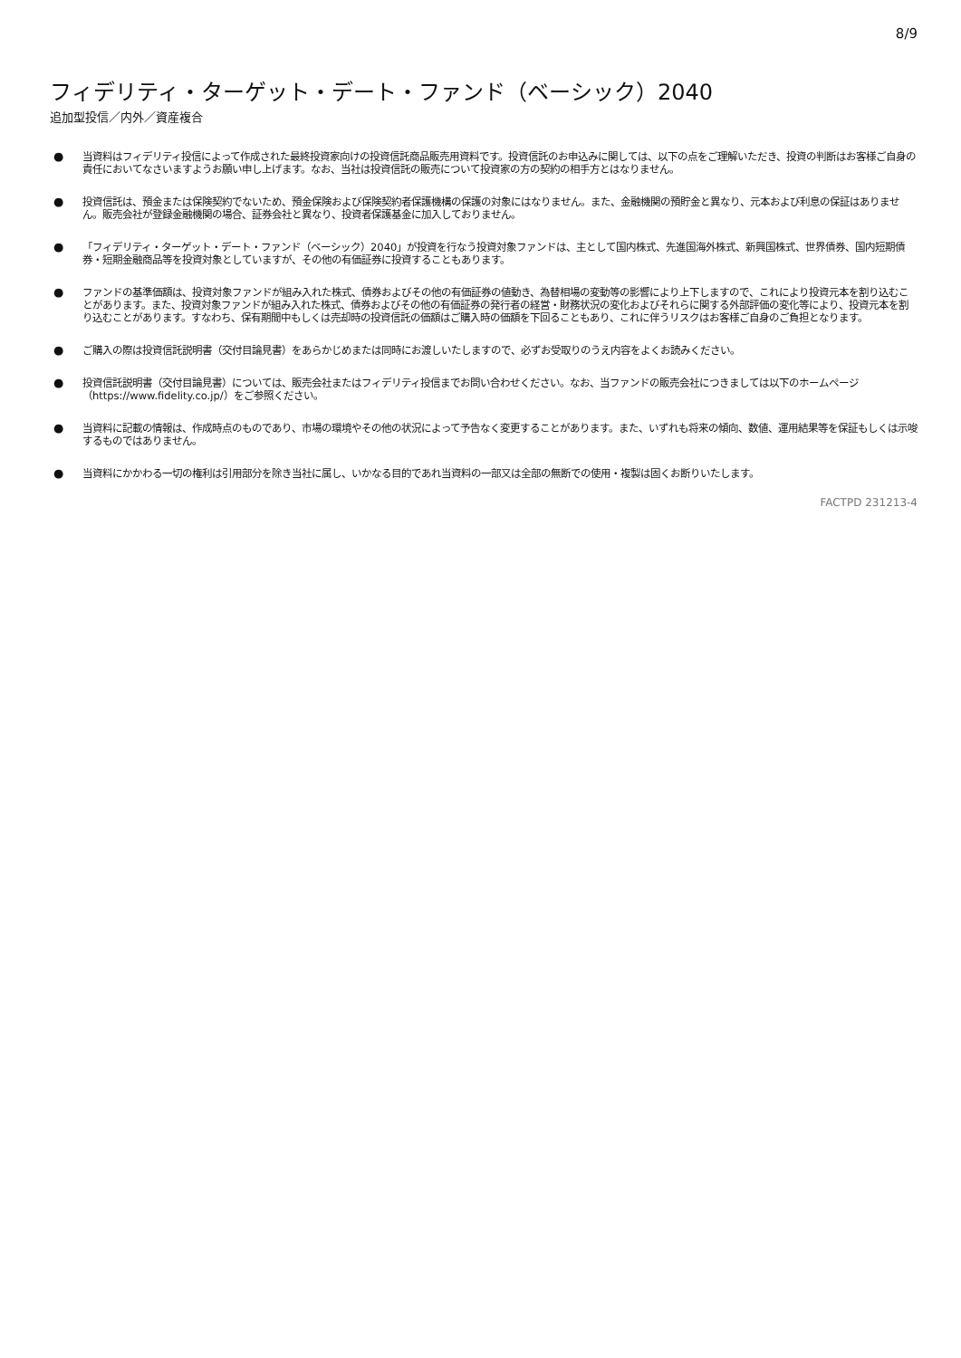8/9
フィデリティ・ターゲット・デート・ファンド（ベーシック）2040
追加型投信／内外／資産複合
● 当資料はフィデリティ投信によって作成された最終投資家向けの投資信託商品販売用資料です。投資信託のお申込みに関しては、以下の点をご理解いただき、投資の判断はお客様ご自身の責任においてなさいますようお願い申し上げます。なお、当社は投資信託の販売について投資家の方の契約の相手方とはなりません。
● 投資信託は、預金または保険契約でないため、預金保険および保険契約者保護機構の保護の対象にはなりません。また、金融機関の預貯金と異なり、元本および利息の保証はありません。販売会社が登録金融機関の場合、証券会社と異なり、投資者保護基金に加入しておりません。
● 「フィデリティ・ターゲット・デート・ファンド（ベーシック）2040」が投資を行なう投資対象ファンドは、主として国内株式、先進国海外株式、新興国株式、世界債券、国内短期債券・短期金融商品等を投資対象としていますが、その他の有価証券に投資することもあります。
● ファンドの基準価額は、投資対象ファンドが組み入れた株式、債券およびその他の有価証券の値動き、為替相場の変動等の影響により上下しますので、これにより投資元本を割り込むことがあります。また、投資対象ファンドが組み入れた株式、債券およびその他の有価証券の発行者の経営・財務状況の変化およびそれらに関する外部評価の変化等により、投資元本を割り込むことがあります。すなわち、保有期間中もしくは売却時の投資信託の価額はご購入時の価額を下回ることもあり、これに伴うリスクはお客様ご自身のご負担となります。
● ご購入の際は投資信託説明書（交付目論見書）をあらかじめまたは同時にお渡しいたしますので、必ずお受取りのうえ内容をよくお読みください。
● 投資信託説明書（交付目論見書）については、販売会社またはフィデリティ投信までお問い合わせください。なお、当ファンドの販売会社につきましては以下のホームページ（https://www.fidelity.co.jp/）をご参照ください。
● 当資料に記載の情報は、作成時点のものであり、市場の環境やその他の状況によって予告なく変更することがあります。また、いずれも将来の傾向、数値、運用結果等を保証もしくは示唆するものではありません。
● 当資料にかかわる一切の権利は引用部分を除き当社に属し、いかなる目的であれ当資料の一部又は全部の無断での使用・複製は固くお断りいたします。
FACTPD 231213-4